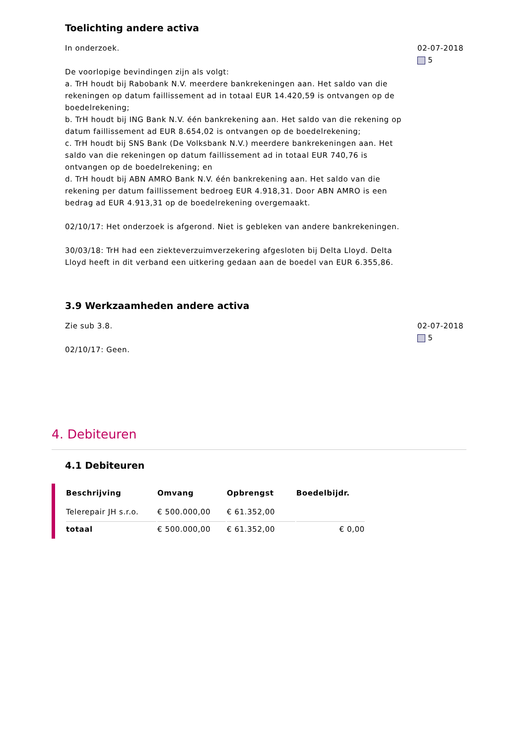Toelichting andere activa
In onderzoek.
De voorlopige bevindingen zijn als volgt:
a. TrH houdt bij Rabobank N.V. meerdere bankrekeningen aan. Het saldo van die rekeningen op datum faillissement ad in totaal EUR 14.420,59 is ontvangen op de boedelrekening;
b. TrH houdt bij ING Bank N.V. één bankrekening aan. Het saldo van die rekening op datum faillissement ad EUR 8.654,02 is ontvangen op de boedelrekening;
c. TrH houdt bij SNS Bank (De Volksbank N.V.) meerdere bankrekeningen aan. Het saldo van die rekeningen op datum faillissement ad in totaal EUR 740,76 is ontvangen op de boedelrekening; en
d. TrH houdt bij ABN AMRO Bank N.V. één bankrekening aan. Het saldo van die rekening per datum faillissement bedroeg EUR 4.918,31. Door ABN AMRO is een bedrag ad EUR 4.913,31 op de boedelrekening overgemaakt.
02/10/17: Het onderzoek is afgerond. Niet is gebleken van andere bankrekeningen.
30/03/18: TrH had een ziekteverzuimverzekering afgesloten bij Delta Lloyd. Delta Lloyd heeft in dit verband een uitkering gedaan aan de boedel van EUR 6.355,86.
02-07-2018
5
3.9 Werkzaamheden andere activa
Zie sub 3.8.
02/10/17: Geen.
02-07-2018
5
4. Debiteuren
4.1 Debiteuren
| Beschrijving | Omvang | Opbrengst | Boedelbijdr. |
| --- | --- | --- | --- |
| Telerepair JH s.r.o. | € 500.000,00 | € 61.352,00 | |
| totaal | € 500.000,00 | € 61.352,00 | € 0,00 |